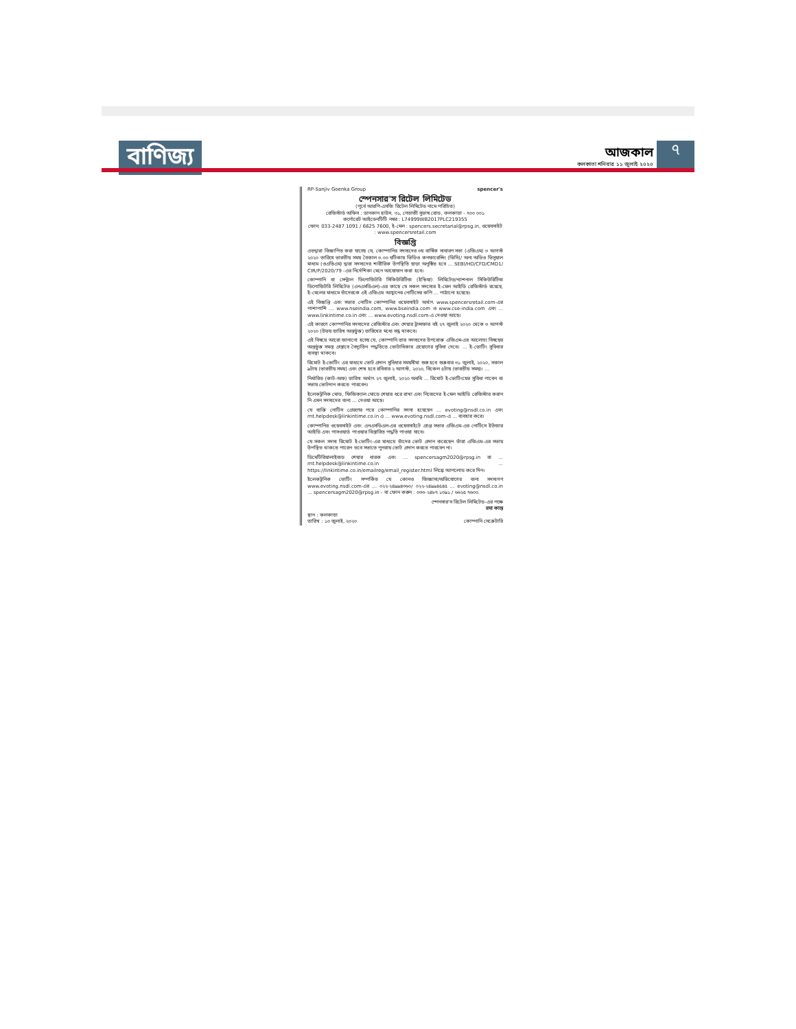বাণিজ্য
আজকাল
কলকাতা শনিবার ১১ জুলাই ২০২০
৭
RP-Sanjiv Goenka Group spencer's
স্পেনসার'স রিটেল লিমিটেড
(পূর্বে আরপি-এসজি রিটেল লিমিটেড নামে পরিচিত)
রেজিস্টার্ড অফিস : ডানকান হাউস, ৩১, নেতাজী সুভাষ রোড, কলকাতা - ৭০০ ০০১
কর্পোরেট আইডেনটিটি নম্বর : L74999WB2017PLC219355
ফোন: 033-2487 1091 / 6625 7600, ই-মেল : spencers.secretarial@rpsg.in, ওয়েবসাইট : www.spencersretail.com
বিজ্ঞপ্তি
এতদ্বারা বিজ্ঞাপিত করা যাচ্ছে যে, কোম্পানির সদস্যদের ৩য় বার্ষিক সাধারণ সভা (এজিএম) ৩ আগস্ট ২০২০ তারিখে ভারতীয় সময় বৈকাল ৩.০০ ঘটিকায় ভিডিও কনফারেন্সিং (ভিসি)/ অন্য অডিও ভিসুয়াল মাধ্যম (ওএভিএম) দ্বারা সদস্যদের শারীরিক উপস্থিতি ছাড়া অনুষ্ঠিত হবে ... SEBI/HO/CFD/CMD1/ CIR/P/2020/79 -এর নির্দেশিকা মেনে আয়োজন করা হবে।
কোম্পানি বা সেন্ট্রাল ডিপোজিটরি সিকিউরিটিজ (ইন্ডিয়া) লিমিটেড/ন্যাশনাল সিকিউরিটিজ ডিপোজিটরি লিমিটেড (এনএসডিএল)-এর কাছে যে সকল সদস্যের ই-মেল আইডি রেজিস্টার্ড রয়েছে, ই-মেলের মাধ্যমে তাঁদেরকে এই এজিএম আহ্বানের নোটিসের কপি ... পাঠানো হয়েছে।
এই বিজ্ঞপ্তি এবং সভার নোটিস কোম্পানির ওয়েবসাইট অর্থাৎ www.spencersretail.com-এর পাশাপাশি ... www.nseindia.com, www.bseindia.com ও www.cse-india.com এবং ... www.linkintime.co.in এবং ... www.evoting.nsdl.com-এ দেওয়া আছে।
এই কারণে কোম্পানির সদস্যদের রেজিস্টার এবং শেয়ার ট্রান্সফার বই ২৭ জুলাই ২০২০ থেকে ৩ আগস্ট ২০২০ (উভয় তারিখ অন্তর্ভুক্ত) তারিখের মধ্যে বন্ধ থাকবে।
এই বিষয়ে আরো জানানো হচ্ছে যে, কোম্পানি তার সদস্যদের উপরোক্ত এজিএম-এর আলোচ্য বিষয়ের অন্তর্ভুক্ত সমস্ত প্রস্তাবে বৈদ্যুতিন পদ্ধতিতে ভোটাধিকার প্রয়োগের সুবিধা দেবে। ... ই-ভোটিং সুবিধার ব্যবস্থা থাকবে।
রিমোট ই-ভোটিং এর মাধ্যমে ভোট প্রদান সুবিধার সময়সীমা শুরু হবে শুক্রবার ৩১ জুলাই, ২০২০, সকাল ৯টায় (ভারতীয় সময়) এবং শেষ হবে রবিবার ২ আগস্ট, ২০২০, বিকেল ৫টায় (ভারতীয় সময়)। ...
নির্ধারিত (কাট-অফ) তারিখ অর্থাৎ ২৭ জুলাই, ২০২০ অবধি ... রিমোট ই-ভোটিংয়ের সুবিধা পাবেন বা সভায় ভোটদান করতে পারবেন।
ইলেকট্রনিক মোড, ফিজিক্যাল মোডে শেয়ার ধরে রাখা এবং নিজেদের ই-মেল আইডি রেজিস্টার করান নি এমন সদস্যদের জন্য ... দেওয়া আছে।
যে ব্যক্তি নোটিস প্রেরণের পরে কোম্পানির সদস্য হয়েছেন ... evoting@nsdl.co.in এবং rnt.helpdesk@linkintime.co.in এ ... www.evoting.nsdl.com-এ ... ব্যবহার করে।
কোম্পানির ওয়েবসাইট এবং এনএসডিএল-এর ওয়েবসাইটে প্রাপ্ত সভার এজিএম-এর নোটিসে ইউজার আইডি এবং পাসওয়ার্ড পাওয়ার বিস্তারিত পদ্ধতি পাওয়া যাবে।
যে সকল সদস্য রিমোট ই-ভোটিং-এর মাধ্যমে তাঁদের ভোট প্রদান করেছেন তাঁরা এজিএম-এর সভায় উপস্থিত থাকতে পারেন তবে সভাতে পুনরায় ভোট প্রদান করতে পারবেন না।
ডিমেটিরিয়ালাইজড শেয়ার ধারক এবং ... spencersagm2020@rpsg.in বা ... rnt.helpdesk@linkintime.co.in ... https://linkintime.co.in/emailreg/email_register.html লিঙ্কে আপলোড করে দিন।
ইলেকট্রনিক ভোটিং সম্পর্কিত যে কোনও জিজ্ঞাসা/অভিযোগের জন্য সদস্যগণ www.evoting.nsdl.com-এর ... ০২২-২৪৯৯৪৩৬০/ ০২২-২৪৯৯৪৫৪৫ ... evoting@nsdl.co.in ... spencersagm2020@rpsg.in - বা ফোন করুন : ০৩৩-২৪৮৭ ১০৯১ / ৬৬২৫ ৭৬০০.
স্পেনসার'স রিটেল লিমিটেড-এর পক্ষে
রমা কান্ত
স্থান : কলকাতা
তারিখ : ১০ জুলাই, ২০২০
কোম্পানি সেক্রেটারি